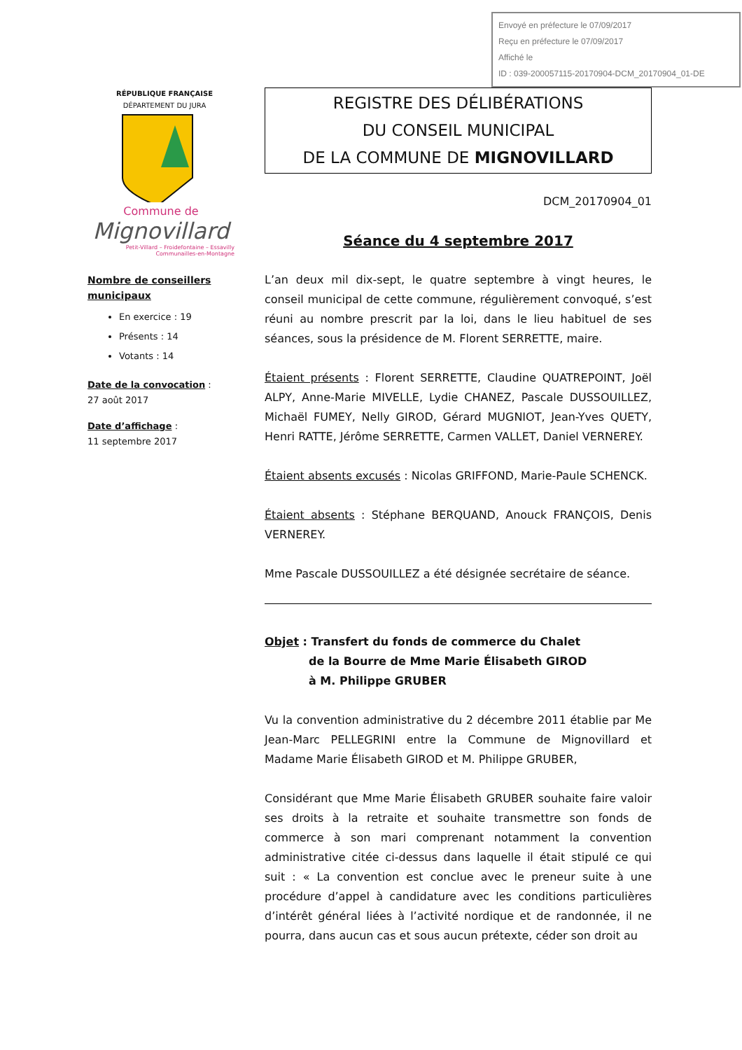Envoyé en préfecture le 07/09/2017
Reçu en préfecture le 07/09/2017
Affiché le
ID : 039-200057115-20170904-DCM_20170904_01-DE
RÉPUBLIQUE FRANÇAISE
DÉPARTEMENT DU JURA
Commune de
Mignovillard
Petit-Villard – Froidefontaine – Essavilly
Communailles-en-Montagne
Nombre de conseillers municipaux
En exercice : 19
Présents : 14
Votants : 14
Date de la convocation :
27 août 2017
Date d’affichage :
11 septembre 2017
REGISTRE DES DÉLIBÉRATIONS
DU CONSEIL MUNICIPAL
DE LA COMMUNE DE MIGNOVILLARD
DCM_20170904_01
Séance du 4 septembre 2017
L’an deux mil dix-sept, le quatre septembre à vingt heures, le conseil municipal de cette commune, régulièrement convoqué, s’est réuni au nombre prescrit par la loi, dans le lieu habituel de ses séances, sous la présidence de M. Florent SERRETTE, maire.
Étaient présents : Florent SERRETTE, Claudine QUATREPOINT, Joël ALPY, Anne-Marie MIVELLE, Lydie CHANEZ, Pascale DUSSOUILLEZ, Michaël FUMEY, Nelly GIROD, Gérard MUGNIOT, Jean-Yves QUETY, Henri RATTE, Jérôme SERRETTE, Carmen VALLET, Daniel VERNEREY.
Étaient absents excusés : Nicolas GRIFFOND, Marie-Paule SCHENCK.
Étaient absents : Stéphane BERQUAND, Anouck FRANÇOIS, Denis VERNEREY.
Mme Pascale DUSSOUILLEZ a été désignée secrétaire de séance.
Objet : Transfert du fonds de commerce du Chalet
de la Bourre de Mme Marie Élisabeth GIROD
à M. Philippe GRUBER
Vu la convention administrative du 2 décembre 2011 établie par Me Jean-Marc PELLEGRINI entre la Commune de Mignovillard et Madame Marie Élisabeth GIROD et M. Philippe GRUBER,
Considérant que Mme Marie Élisabeth GRUBER souhaite faire valoir ses droits à la retraite et souhaite transmettre son fonds de commerce à son mari comprenant notamment la convention administrative citée ci-dessus dans laquelle il était stipulé ce qui suit : « La convention est conclue avec le preneur suite à une procédure d’appel à candidature avec les conditions particulières d’intérêt général liées à l’activité nordique et de randonnée, il ne pourra, dans aucun cas et sous aucun prétexte, céder son droit au